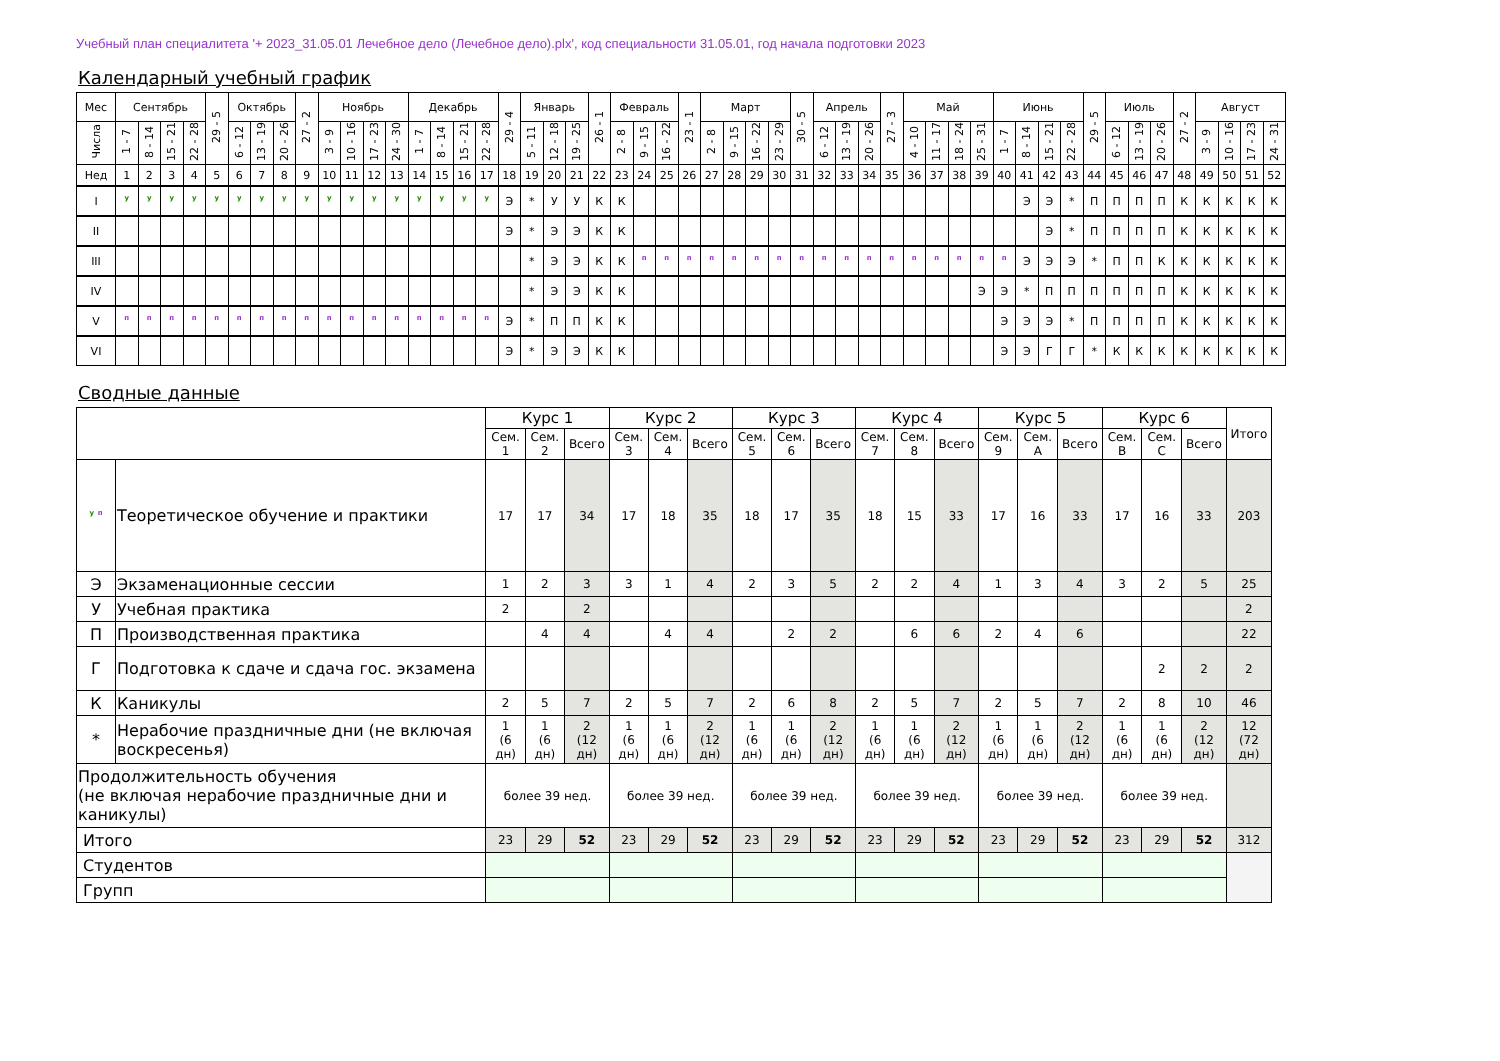Учебный план специалитета '+ 2023_31.05.01 Лечебное дело (Лечебное дело).plx', код специальности 31.05.01, год начала подготовки 2023
Календарный учебный график
| Мес | Сентябрь | | | | 29 - 5 | Октябрь | | | 27 - 2 | Ноябрь | | | | Декабрь | | | | 29 - 4 | Январь | | | 26 - 1 | Февраль | | | 23 - 1 | Март | | | | 30 - 5 | Апрель | | | 27 - 3 | Май | | | | Июнь | | | | 29 - 5 | Июль | | | 27 - 2 | Август | | | |
| --- | --- | --- | --- | --- | --- | --- | --- | --- | --- | --- | --- | --- | --- | --- | --- | --- | --- | --- | --- | --- | --- | --- | --- | --- | --- | --- | --- | --- | --- | --- | --- | --- | --- | --- | --- | --- | --- | --- | --- | --- | --- | --- | --- | --- | --- | --- | --- | --- | --- | --- | --- | --- |
| Числа | 1 - 7 | 8 - 14 | 15 - 21 | 22 - 28 | | 6 - 12 | 13 - 19 | 20 - 26 | | 3 - 9 | 10 - 16 | 17 - 23 | 24 - 30 | 1 - 7 | 8 - 14 | 15 - 21 | 22 - 28 | | 5 - 11 | 12 - 18 | 19 - 25 | | 2 - 8 | 9 - 15 | 16 - 22 | | 2 - 8 | 9 - 15 | 16 - 22 | 23 - 29 | | 6 - 12 | 13 - 19 | 20 - 26 | | 4 - 10 | 11 - 17 | 18 - 24 | 25 - 31 | 1 - 7 | 8 - 14 | 15 - 21 | 22 - 28 | | 6 - 12 | 13 - 19 | 20 - 26 | | 3 - 9 | 10 - 16 | 17 - 23 | 24 - 31 |
| Нед | 1 | 2 | 3 | 4 | 5 | 6 | 7 | 8 | 9 | 10 | 11 | 12 | 13 | 14 | 15 | 16 | 17 | 18 | 19 | 20 | 21 | 22 | 23 | 24 | 25 | 26 | 27 | 28 | 29 | 30 | 31 | 32 | 33 | 34 | 35 | 36 | 37 | 38 | 39 | 40 | 41 | 42 | 43 | 44 | 45 | 46 | 47 | 48 | 49 | 50 | 51 | 52 |
| I | <sup>у</sup> | <sup>у</sup> | <sup>у</sup> | <sup>у</sup> | <sup>у</sup> | <sup>у</sup> | <sup>у</sup> | <sup>у</sup> | <sup>у</sup> | <sup>у</sup> | <sup>у</sup> | <sup>у</sup> | <sup>у</sup> | <sup>у</sup> | <sup>у</sup> | <sup>у</sup> | <sup>у</sup> | Э | * | У | У | К | К | | | | | | | | | | | | | | | | | | Э | Э | * | П | П | П | П | К | К | К | К | К |
| II | | | | | | | | | | | | | | | | | | Э | * | Э | Э | К | К | | | | | | | | | | | | | | | | | | | Э | * | П | П | П | П | К | К | К | К | К |
| III | | | | | | | | | | | | | | | | | | | * | Э | Э | К | К | <sup>п</sup> | <sup>п</sup> | <sup>п</sup> | <sup>п</sup> | <sup>п</sup> | <sup>п</sup> | <sup>п</sup> | <sup>п</sup> | <sup>п</sup> | <sup>п</sup> | <sup>п</sup> | <sup>п</sup> | <sup>п</sup> | <sup>п</sup> | <sup>п</sup> | <sup>п</sup> | <sup>п</sup> | Э | Э | Э | * | П | П | К | К | К | К | К | К |
| IV | | | | | | | | | | | | | | | | | | | * | Э | Э | К | К | | | | | | | | | | | | | | | | Э | Э | * | П | П | П | П | П | П | К | К | К | К | К |
| V | <sup>п</sup> | <sup>п</sup> | <sup>п</sup> | <sup>п</sup> | <sup>п</sup> | <sup>п</sup> | <sup>п</sup> | <sup>п</sup> | <sup>п</sup> | <sup>п</sup> | <sup>п</sup> | <sup>п</sup> | <sup>п</sup> | <sup>п</sup> | <sup>п</sup> | <sup>п</sup> | <sup>п</sup> | Э | * | П | П | К | К | | | | | | | | | | | | | | | | | Э | Э | Э | * | П | П | П | П | К | К | К | К | К |
| VI | | | | | | | | | | | | | | | | | | Э | * | Э | Э | К | К | | | | | | | | | | | | | | | | | Э | Э | Г | Г | * | К | К | К | К | К | К | К | К |
Сводные данные
| | | Курс 1 | | | Курс 2 | | | Курс 3 | | | Курс 4 | | | Курс 5 | | | Курс 6 | | | Итого |
| --- | --- | --- | --- | --- | --- | --- | --- | --- | --- | --- | --- | --- | --- | --- | --- | --- | --- | --- | --- | --- |
| | | Сем. 1 | Сем. 2 | Всего | Сем. 3 | Сем. 4 | Всего | Сем. 5 | Сем. 6 | Всего | Сем. 7 | Сем. 8 | Всего | Сем. 9 | Сем. A | Всего | Сем. B | Сем. C | Всего | |
| <sup>у</sup> <sup>п</sup> | Теоретическое обучение и практики | 17 | 17 | 34 | 17 | 18 | 35 | 18 | 17 | 35 | 18 | 15 | 33 | 17 | 16 | 33 | 17 | 16 | 33 | 203 |
| Э | Экзаменационные сессии | 1 | 2 | 3 | 3 | 1 | 4 | 2 | 3 | 5 | 2 | 2 | 4 | 1 | 3 | 4 | 3 | 2 | 5 | 25 |
| У | Учебная практика | 2 | | 2 | | | | | | | | | | | | | | | | 2 |
| П | Производственная практика | | 4 | 4 | | 4 | 4 | | 2 | 2 | | 6 | 6 | 2 | 4 | 6 | | | | 22 |
| Г | Подготовка к сдаче и сдача гос. экзамена | | | | | | | | | | | | | | | | | 2 | 2 | 2 |
| К | Каникулы | 2 | 5 | 7 | 2 | 5 | 7 | 2 | 6 | 8 | 2 | 5 | 7 | 2 | 5 | 7 | 2 | 8 | 10 | 46 |
| * | Нерабочие праздничные дни (не включая воскресенья) | 1 (6 дн) | 1 (6 дн) | 2 (12 дн) | 1 (6 дн) | 1 (6 дн) | 2 (12 дн) | 1 (6 дн) | 1 (6 дн) | 2 (12 дн) | 1 (6 дн) | 1 (6 дн) | 2 (12 дн) | 1 (6 дн) | 1 (6 дн) | 2 (12 дн) | 1 (6 дн) | 1 (6 дн) | 2 (12 дн) | 12 (72 дн) |
| Продолжительность обучения (не включая нерабочие праздничные дни и каникулы) | | более 39 нед. | | | более 39 нед. | | | более 39 нед. | | | более 39 нед. | | | более 39 нед. | | | более 39 нед. | | | |
| Итого | | 23 | 29 | 52 | 23 | 29 | 52 | 23 | 29 | 52 | 23 | 29 | 52 | 23 | 29 | 52 | 23 | 29 | 52 | 312 |
| Студентов | | | | | | | | | | | | | | | | | | | | |
| Групп | | | | | | | | | | | | | | | | | | | | |